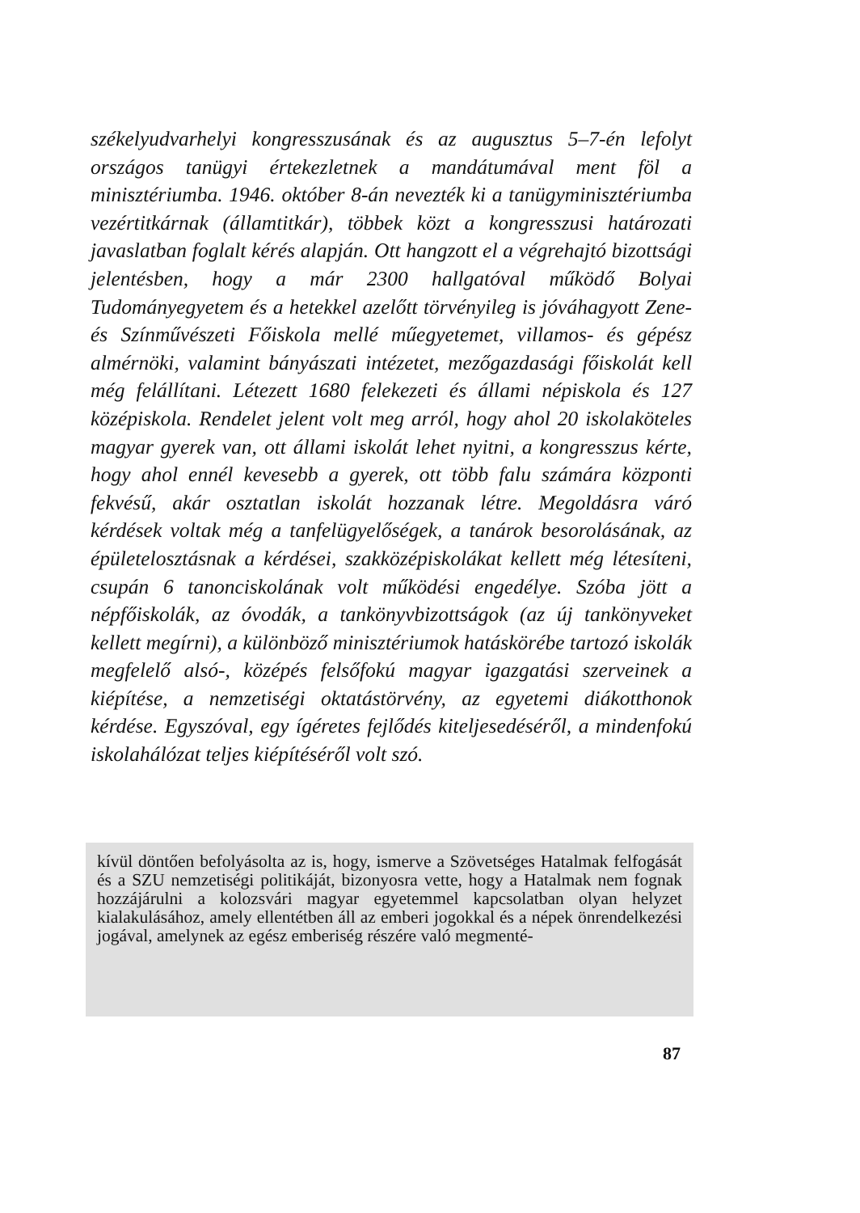székelyudvarhelyi kongresszusának és az augusztus 5–7-én lefolyt országos tanügyi értekezletnek a mandátumával ment föl a minisztériumba. 1946. október 8-án nevezték ki a tanügyminisztériumba vezértitkárnak (államtitkár), többek közt a kongresszusi határozati javaslatban foglalt kérés alapján. Ott hangzott el a végrehajtó bizottsági jelentésben, hogy a már 2300 hallgatóval működő Bolyai Tudományegyetem és a hetekkel azelőtt törvényileg is jóváhagyott Zene- és Színművészeti Főiskola mellé műegyetemet, villamos- és gépész almérnöki, valamint bányászati intézetet, mezőgazdasági főiskolát kell még felállítani. Létezett 1680 felekezeti és állami népiskola és 127 középiskola. Rendelet jelent volt meg arról, hogy ahol 20 iskolaköteles magyar gyerek van, ott állami iskolát lehet nyitni, a kongresszus kérte, hogy ahol ennél kevesebb a gyerek, ott több falu számára központi fekvésű, akár osztatlan iskolát hozzanak létre. Megoldásra váró kérdések voltak még a tanfelügyelőségek, a tanárok besorolásának, az épületelosztásnak a kérdései, szakközépiskolákat kellett még létesíteni, csupán 6 tanonciskolának volt működési engedélye. Szóba jött a népfőiskolák, az óvodák, a tankönyvbizottságok (az új tankönyveket kellett megírni), a különböző minisztériumok hatáskörébe tartozó iskolák megfelelő alsó-, középés felsőfokú magyar igazgatási szerveinek a kiépítése, a nemzetiségi oktatástörvény, az egyetemi diákotthonok kérdése. Egyszóval, egy ígéretes fejlődés kiteljesedéséről, a mindenfokú iskolahálózat teljes kiépítéséről volt szó.
kívül döntően befolyásolta az is, hogy, ismerve a Szövetséges Hatalmak felfogását és a SZU nemzetiségi politikáját, bizonyosra vette, hogy a Hatalmak nem fognak hozzájárulni a kolozsvári magyar egyetemmel kapcsolatban olyan helyzet kialakulásához, amely ellentétben áll az emberi jogokkal és a népek önrendelkezési jogával, amelynek az egész emberiség részére való megmenté-
87